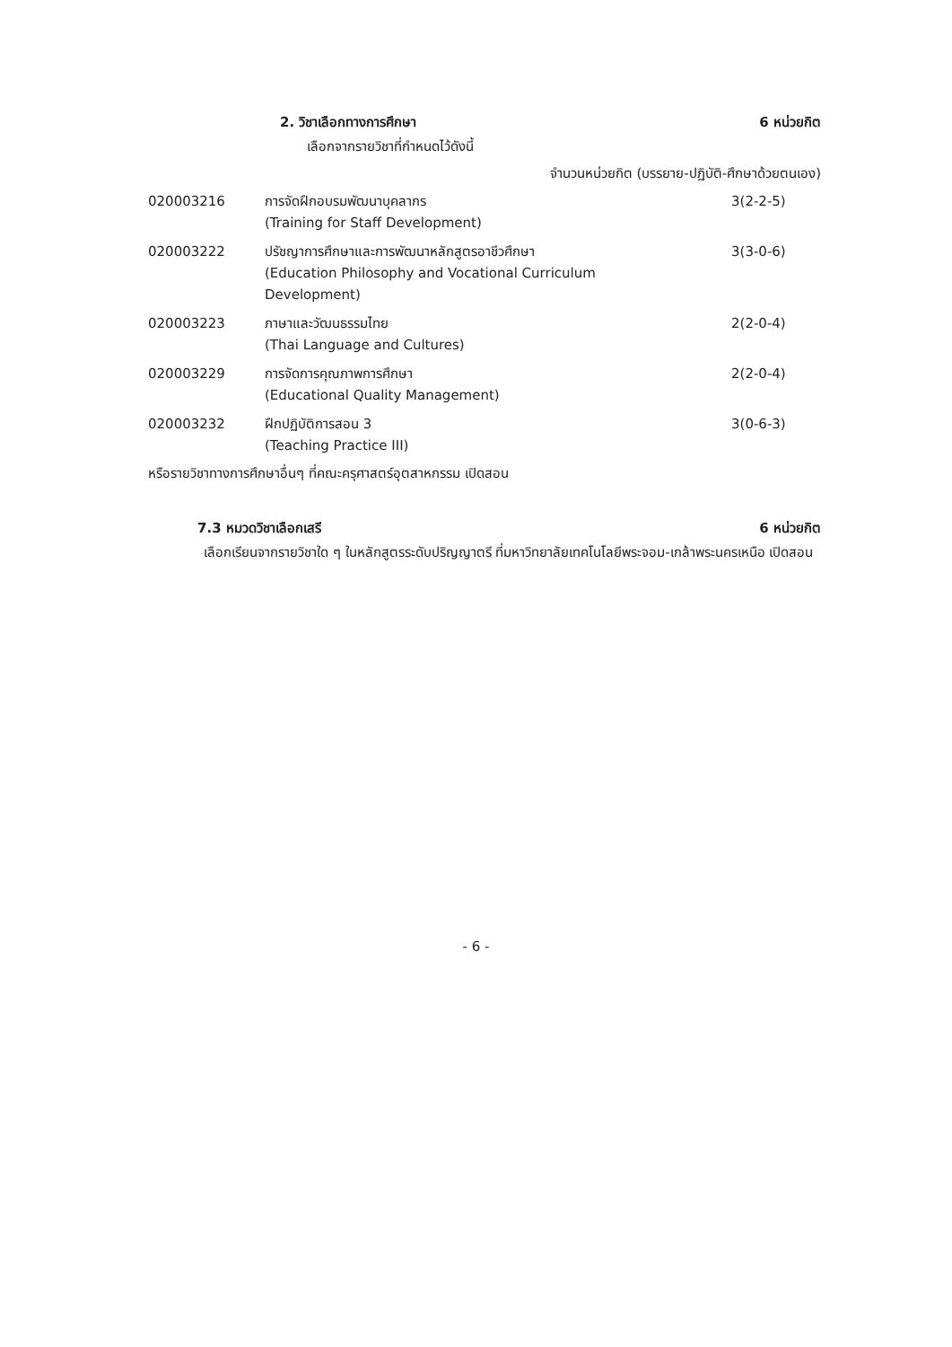2. วิชาเลือกทางการศึกษา 6 หน่วยกิต
เลือกจากรายวิชาที่กำหนดไว้ดังนี้
จำนวนหน่วยกิต (บรรยาย-ปฏิบัติ-ศึกษาด้วยตนเอง)
| 020003216 | การจัดฝึกอบรมพัฒนาบุคลากร (Training for Staff Development) | 3(2-2-5) |
| 020003222 | ปรัชญาการศึกษาและการพัฒนาหลักสูตรอาชีวศึกษา (Education Philosophy and Vocational Curriculum Development) | 3(3-0-6) |
| 020003223 | ภาษาและวัฒนธรรมไทย (Thai Language and Cultures) | 2(2-0-4) |
| 020003229 | การจัดการคุณภาพการศึกษา (Educational Quality Management) | 2(2-0-4) |
| 020003232 | ฝึกปฏิบัติการสอน 3 (Teaching Practice III) | 3(0-6-3) |
หรือรายวิชาทางการศึกษาอื่นๆ ที่คณะครุศาสตร์อุตสาหกรรม เปิดสอน
7.3 หมวดวิชาเลือกเสรี 6 หน่วยกิต
เลือกเรียนจากรายวิชาใด ๆ ในหลักสูตรระดับปริญญาตรี ที่มหาวิทยาลัยเทคโนโลยีพระจอม-เกล้าพระนครเหนือ เปิดสอน
- 6 -